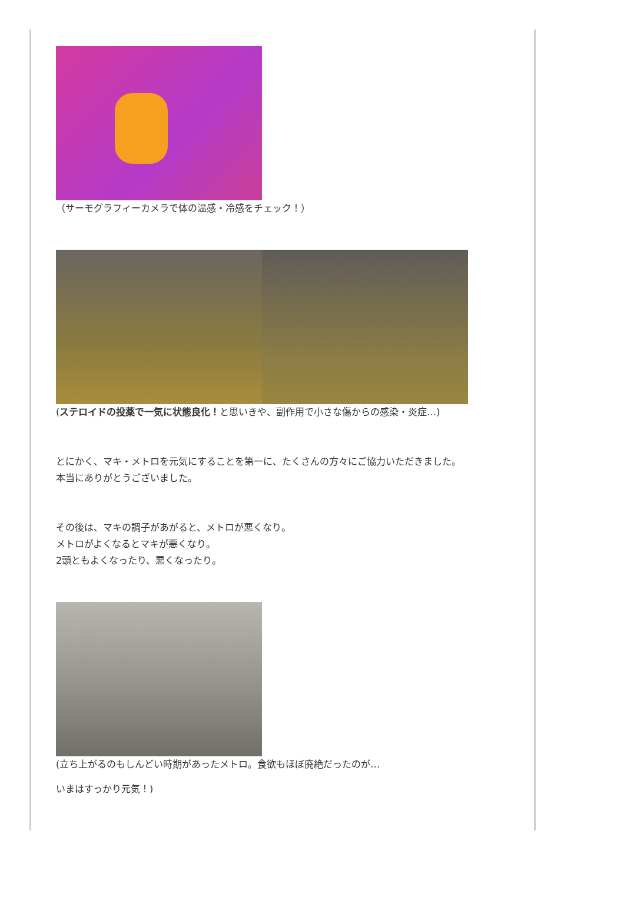（サーモグラフィーカメラで体の温感・冷感をチェック！）
(ステロイドの投薬で一気に状態良化！と思いきや、副作用で小さな傷からの感染・炎症…)
とにかく、マキ・メトロを元気にすることを第一に、たくさんの方々にご協力いただきました。
本当にありがとうございました。
その後は、マキの調子があがると、メトロが悪くなり。
メトロがよくなるとマキが悪くなり。
2頭ともよくなったり、悪くなったり。
(立ち上がるのもしんどい時期があったメトロ。食欲もほぼ廃絶だったのが…
いまはすっかり元気！)